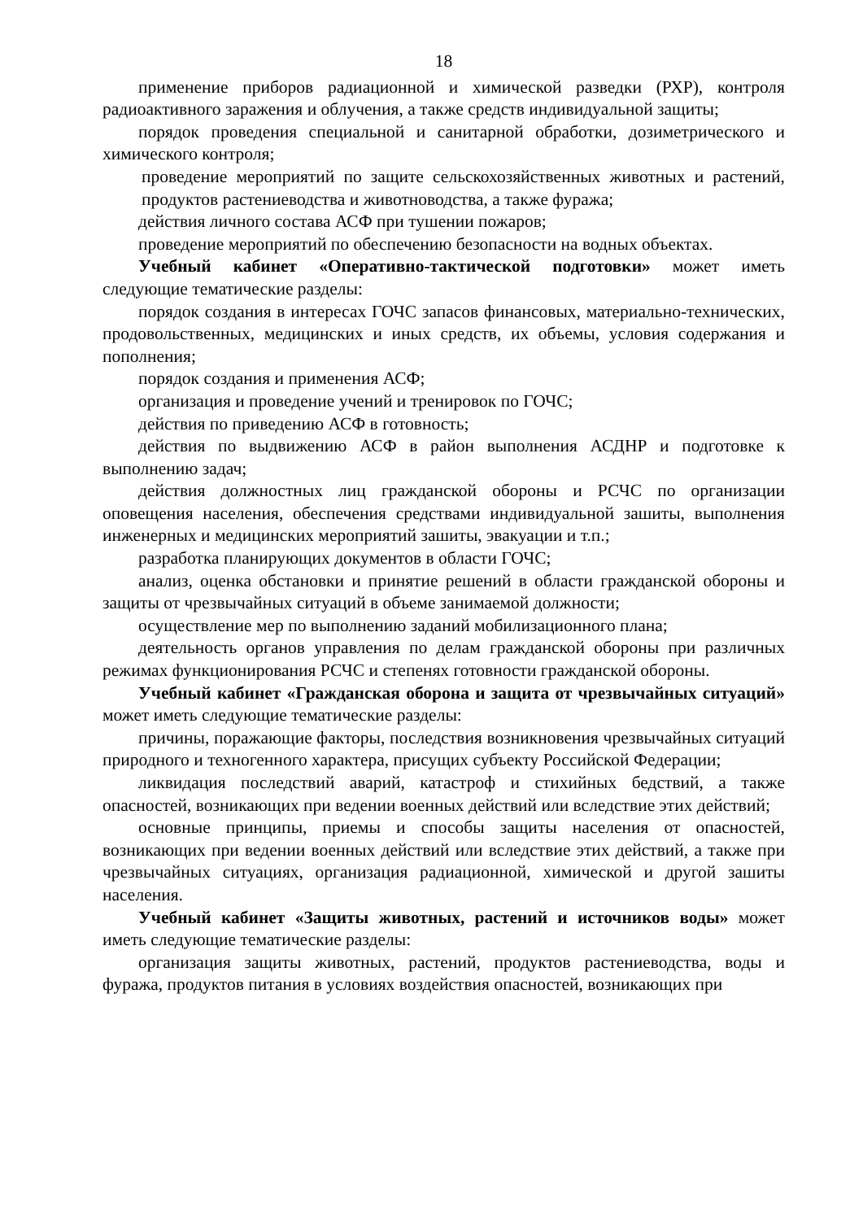18
применение приборов радиационной и химической разведки (РХР), контроля радиоактивного заражения и облучения, а также средств индивидуальной защиты;
порядок проведения специальной и санитарной обработки, дозиметрического и химического контроля;
проведение мероприятий по защите сельскохозяйственных животных и растений, продуктов растениеводства и животноводства, а также фуража;
действия личного состава АСФ при тушении пожаров;
проведение мероприятий по обеспечению безопасности на водных объектах.
Учебный кабинет «Оперативно-тактической подготовки» может иметь следующие тематические разделы:
порядок создания в интересах ГОЧС запасов финансовых, материально-технических, продовольственных, медицинских и иных средств, их объемы, условия содержания и пополнения;
порядок создания и применения АСФ;
организация и проведение учений и тренировок по ГОЧС;
действия по приведению АСФ в готовность;
действия по выдвижению АСФ в район выполнения АСДНР и подготовке к выполнению задач;
действия должностных лиц гражданской обороны и РСЧС по организации оповещения населения, обеспечения средствами индивидуальной зашиты, выполнения инженерных и медицинских мероприятий зашиты, эвакуации и т.п.;
разработка планирующих документов в области ГОЧС;
анализ, оценка обстановки и принятие решений в области гражданской обороны и защиты от чрезвычайных ситуаций в объеме занимаемой должности;
осуществление мер по выполнению заданий мобилизационного плана;
деятельность органов управления по делам гражданской обороны при различных режимах функционирования РСЧС и степенях готовности гражданской обороны.
Учебный кабинет «Гражданская оборона и защита от чрезвычайных ситуаций» может иметь следующие тематические разделы:
причины, поражающие факторы, последствия возникновения чрезвычайных ситуаций природного и техногенного характера, присущих субъекту Российской Федерации;
ликвидация последствий аварий, катастроф и стихийных бедствий, а также опасностей, возникающих при ведении военных действий или вследствие этих действий;
основные принципы, приемы и способы защиты населения от опасностей, возникающих при ведении военных действий или вследствие этих действий, а также при чрезвычайных ситуациях, организация радиационной, химической и другой зашиты населения.
Учебный кабинет «Защиты животных, растений и источников воды» может иметь следующие тематические разделы:
организация защиты животных, растений, продуктов растениеводства, воды и фуража, продуктов питания в условиях воздействия опасностей, возникающих при